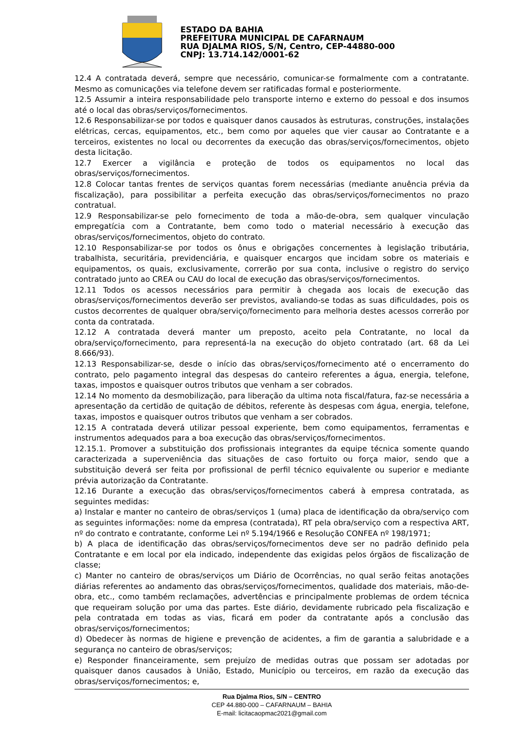ESTADO DA BAHIA
PREFEITURA MUNICIPAL DE CAFARNAUM
RUA DJALMA RIOS, S/N, Centro, CEP-44880-000
CNPJ: 13.714.142/0001-62
12.4 A contratada deverá, sempre que necessário, comunicar-se formalmente com a contratante. Mesmo as comunicações via telefone devem ser ratificadas formal e posteriormente.
12.5 Assumir a inteira responsabilidade pelo transporte interno e externo do pessoal e dos insumos até o local das obras/serviços/fornecimentos.
12.6 Responsabilizar-se por todos e quaisquer danos causados às estruturas, construções, instalações elétricas, cercas, equipamentos, etc., bem como por aqueles que vier causar ao Contratante e a terceiros, existentes no local ou decorrentes da execução das obras/serviços/fornecimentos, objeto desta licitação.
12.7 Exercer a vigilância e proteção de todos os equipamentos no local das obras/serviços/fornecimentos.
12.8 Colocar tantas frentes de serviços quantas forem necessárias (mediante anuência prévia da fiscalização), para possibilitar a perfeita execução das obras/serviços/fornecimentos no prazo contratual.
12.9 Responsabilizar-se pelo fornecimento de toda a mão-de-obra, sem qualquer vinculação empregatícia com a Contratante, bem como todo o material necessário à execução das obras/serviços/fornecimentos, objeto do contrato.
12.10 Responsabilizar-se por todos os ônus e obrigações concernentes à legislação tributária, trabalhista, securitária, previdenciária, e quaisquer encargos que incidam sobre os materiais e equipamentos, os quais, exclusivamente, correrão por sua conta, inclusive o registro do serviço contratado junto ao CREA ou CAU do local de execução das obras/serviços/fornecimentos.
12.11 Todos os acessos necessários para permitir à chegada aos locais de execução das obras/serviços/fornecimentos deverão ser previstos, avaliando-se todas as suas dificuldades, pois os custos decorrentes de qualquer obra/serviço/fornecimento para melhoria destes acessos correrão por conta da contratada.
12.12 A contratada deverá manter um preposto, aceito pela Contratante, no local da obra/serviço/fornecimento, para representá-la na execução do objeto contratado (art. 68 da Lei 8.666/93).
12.13 Responsabilizar-se, desde o início das obras/serviços/fornecimento até o encerramento do contrato, pelo pagamento integral das despesas do canteiro referentes a água, energia, telefone, taxas, impostos e quaisquer outros tributos que venham a ser cobrados.
12.14 No momento da desmobilização, para liberação da ultima nota fiscal/fatura, faz-se necessária a apresentação da certidão de quitação de débitos, referente às despesas com água, energia, telefone, taxas, impostos e quaisquer outros tributos que venham a ser cobrados.
12.15 A contratada deverá utilizar pessoal experiente, bem como equipamentos, ferramentas e instrumentos adequados para a boa execução das obras/serviços/fornecimentos.
12.15.1. Promover a substituição dos profissionais integrantes da equipe técnica somente quando caracterizada a superveniência das situações de caso fortuito ou força maior, sendo que a substituição deverá ser feita por profissional de perfil técnico equivalente ou superior e mediante prévia autorização da Contratante.
12.16 Durante a execução das obras/serviços/fornecimentos caberá à empresa contratada, as seguintes medidas:
a) Instalar e manter no canteiro de obras/serviços 1 (uma) placa de identificação da obra/serviço com as seguintes informações: nome da empresa (contratada), RT pela obra/serviço com a respectiva ART, nº do contrato e contratante, conforme Lei nº 5.194/1966 e Resolução CONFEA nº 198/1971;
b) A placa de identificação das obras/serviços/fornecimentos deve ser no padrão definido pela Contratante e em local por ela indicado, independente das exigidas pelos órgãos de fiscalização de classe;
c) Manter no canteiro de obras/serviços um Diário de Ocorrências, no qual serão feitas anotações diárias referentes ao andamento das obras/serviços/fornecimentos, qualidade dos materiais, mão-de-obra, etc., como também reclamações, advertências e principalmente problemas de ordem técnica que requeiram solução por uma das partes. Este diário, devidamente rubricado pela fiscalização e pela contratada em todas as vias, ficará em poder da contratante após a conclusão das obras/serviços/fornecimentos;
d) Obedecer às normas de higiene e prevenção de acidentes, a fim de garantia a salubridade e a segurança no canteiro de obras/serviços;
e) Responder financeiramente, sem prejuízo de medidas outras que possam ser adotadas por quaisquer danos causados à União, Estado, Município ou terceiros, em razão da execução das obras/serviços/fornecimentos; e,
Rua Djalma Rios, S/N – CENTRO
CEP 44.880-000 – CAFARNAUM – BAHIA
E-mail: licitacaopmac2021@gmail.com